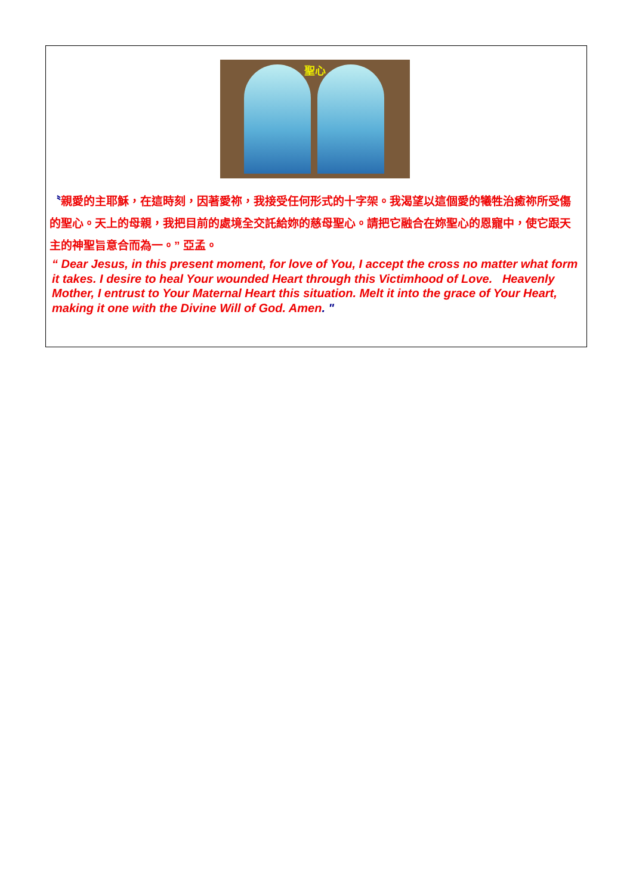聖心
〝親愛的主耶穌，在這時刻，因著愛祢，我接受任何形式的十字架。我渴望以這個愛的犧牲治癒祢所受傷的聖心。天上的母親，我把目前的處境全交託給妳的慈母聖心。請把它融合在妳聖心的恩寵中，使它跟天主的神聖旨意合而為一。” 亞孟。
“ Dear Jesus, in this present moment, for love of You, I accept the cross no matter what form it takes. I desire to heal Your wounded Heart through this Victimhood of Love. Heavenly Mother, I entrust to Your Maternal Heart this situation. Melt it into the grace of Your Heart, making it one with the Divine Will of God. Amen. "